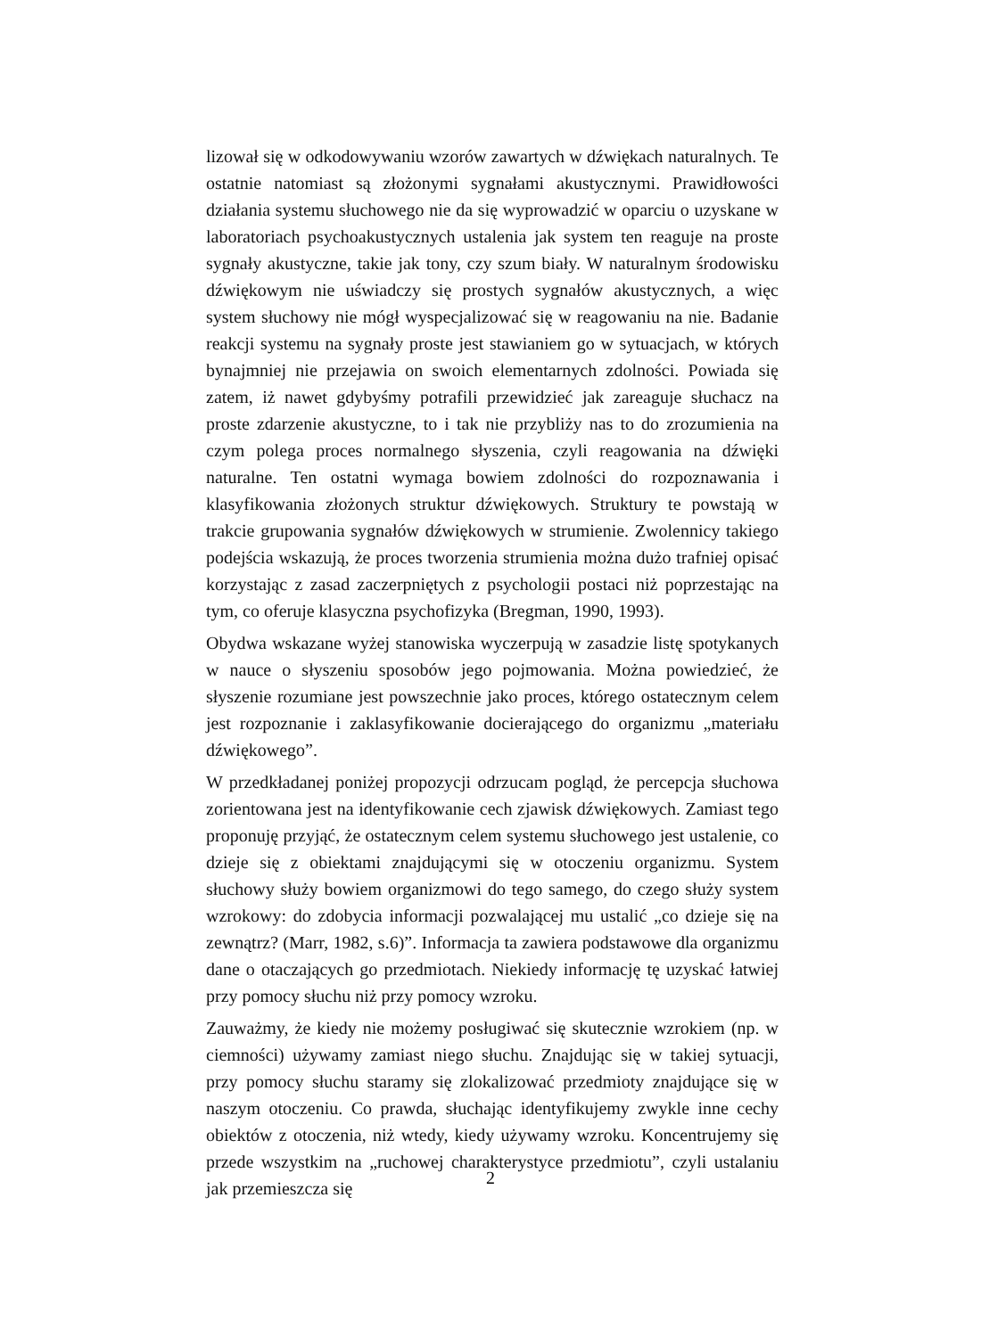lizował się w odkodowywaniu wzorów zawartych w dźwiękach naturalnych. Te ostatnie natomiast są złożonymi sygnałami akustycznymi. Prawidłowości działania systemu słuchowego nie da się wyprowadzić w oparciu o uzyskane w laboratoriach psychoakustycznych ustalenia jak system ten reaguje na proste sygnały akustyczne, takie jak tony, czy szum biały. W naturalnym środowisku dźwiękowym nie uświadczy się prostych sygnałów akustycznych, a więc system słuchowy nie mógł wyspecjalizować się w reagowaniu na nie. Badanie reakcji systemu na sygnały proste jest stawianiem go w sytuacjach, w których bynajmniej nie przejawia on swoich elementarnych zdolności. Powiada się zatem, iż nawet gdybyśmy potrafili przewidzieć jak zareaguje słuchacz na proste zdarzenie akustyczne, to i tak nie przybliży nas to do zrozumienia na czym polega proces normalnego słyszenia, czyli reagowania na dźwięki naturalne. Ten ostatni wymaga bowiem zdolności do rozpoznawania i klasyfikowania złożonych struktur dźwiękowych. Struktury te powstają w trakcie grupowania sygnałów dźwiękowych w strumienie. Zwolennicy takiego podejścia wskazują, że proces tworzenia strumienia można dużo trafniej opisać korzystając z zasad zaczerpniętych z psychologii postaci niż poprzestając na tym, co oferuje klasyczna psychofizyka (Bregman, 1990, 1993).
Obydwa wskazane wyżej stanowiska wyczerpują w zasadzie listę spotykanych w nauce o słyszeniu sposobów jego pojmowania. Można powiedzieć, że słyszenie rozumiane jest powszechnie jako proces, którego ostatecznym celem jest rozpoznanie i zaklasyfikowanie docierającego do organizmu „materiału dźwiękowego”.
W przedkładanej poniżej propozycji odrzucam pogląd, że percepcja słuchowa zorientowana jest na identyfikowanie cech zjawisk dźwiękowych. Zamiast tego proponuję przyjąć, że ostatecznym celem systemu słuchowego jest ustalenie, co dzieje się z obiektami znajdującymi się w otoczeniu organizmu. System słuchowy służy bowiem organizmowi do tego samego, do czego służy system wzrokowy: do zdobycia informacji pozwalającej mu ustalić „co dzieje się na zewnątrz? (Marr, 1982, s.6)”. Informacja ta zawiera podstawowe dla organizmu dane o otaczających go przedmiotach. Niekiedy informację tę uzyskać łatwiej przy pomocy słuchu niż przy pomocy wzroku.
Zauważmy, że kiedy nie możemy posługiwać się skutecznie wzrokiem (np. w ciemności) używamy zamiast niego słuchu. Znajdując się w takiej sytuacji, przy pomocy słuchu staramy się zlokalizować przedmioty znajdujące się w naszym otoczeniu. Co prawda, słuchając identyfikujemy zwykle inne cechy obiektów z otoczenia, niż wtedy, kiedy używamy wzroku. Koncentrujemy się przede wszystkim na „ruchowej charakterystyce przedmiotu”, czyli ustalaniu jak przemieszcza się
2